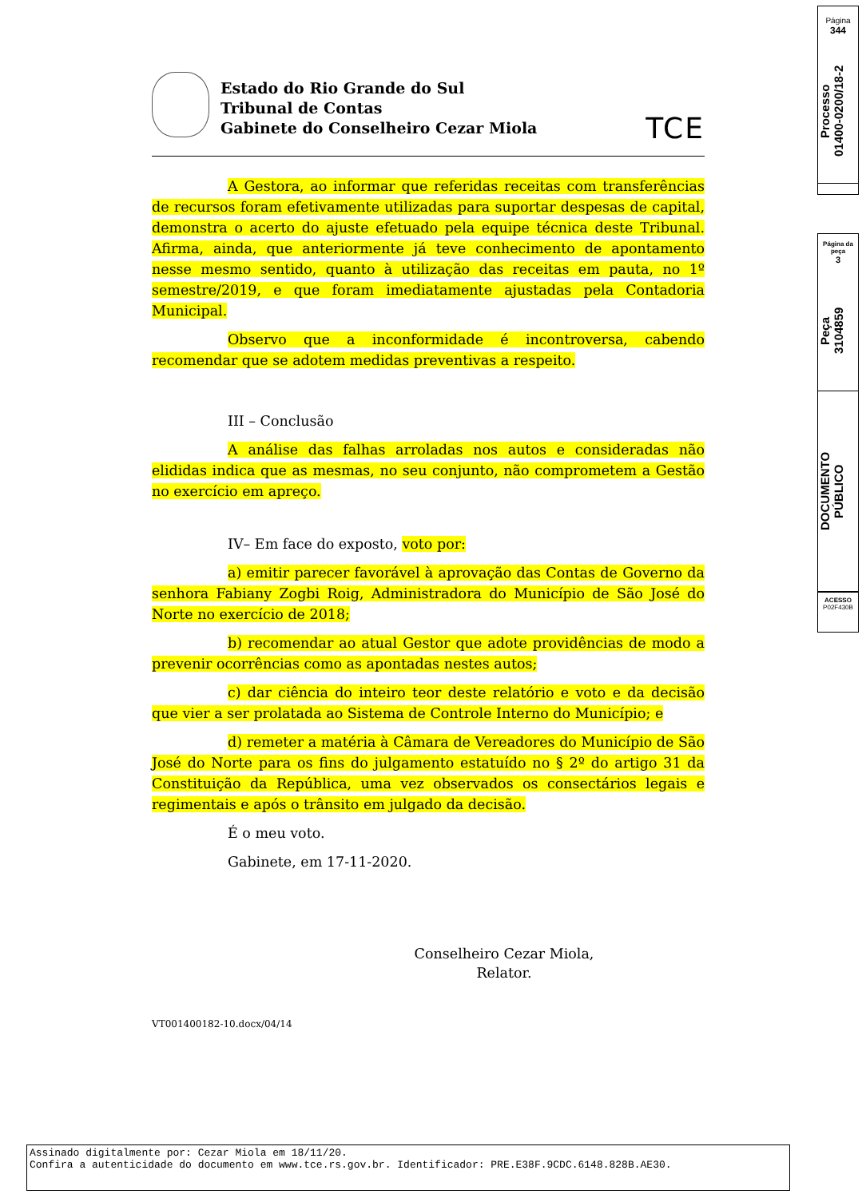Página
344
Processo
01400-0200/18-2
Página da
peça
3
Peça
3104859
DOCUMENTO
PÚBLICO
ACESSO
P02F430B
Estado do Rio Grande do Sul
Tribunal de Contas
Gabinete do Conselheiro Cezar Miola
TCE
A Gestora, ao informar que referidas receitas com transferências de recursos foram efetivamente utilizadas para suportar despesas de capital, demonstra o acerto do ajuste efetuado pela equipe técnica deste Tribunal. Afirma, ainda, que anteriormente já teve conhecimento de apontamento nesse mesmo sentido, quanto à utilização das receitas em pauta, no 1º semestre/2019, e que foram imediatamente ajustadas pela Contadoria Municipal.
Observo que a inconformidade é incontroversa, cabendo recomendar que se adotem medidas preventivas a respeito.
III – Conclusão
A análise das falhas arroladas nos autos e consideradas não elididas indica que as mesmas, no seu conjunto, não comprometem a Gestão no exercício em apreço.
IV– Em face do exposto, voto por:
a) emitir parecer favorável à aprovação das Contas de Governo da senhora Fabiany Zogbi Roig, Administradora do Município de São José do Norte no exercício de 2018;
b) recomendar ao atual Gestor que adote providências de modo a prevenir ocorrências como as apontadas nestes autos;
c) dar ciência do inteiro teor deste relatório e voto e da decisão que vier a ser prolatada ao Sistema de Controle Interno do Município; e
d) remeter a matéria à Câmara de Vereadores do Município de São José do Norte para os fins do julgamento estatuído no § 2º do artigo 31 da Constituição da República, uma vez observados os consectários legais e regimentais e após o trânsito em julgado da decisão.
É o meu voto.
Gabinete, em 17-11-2020.
Conselheiro Cezar Miola,
Relator.
VT001400182-10.docx/04/14
Assinado digitalmente por: Cezar Miola em 18/11/20.
Confira a autenticidade do documento em www.tce.rs.gov.br. Identificador: PRE.E38F.9CDC.6148.828B.AE30.